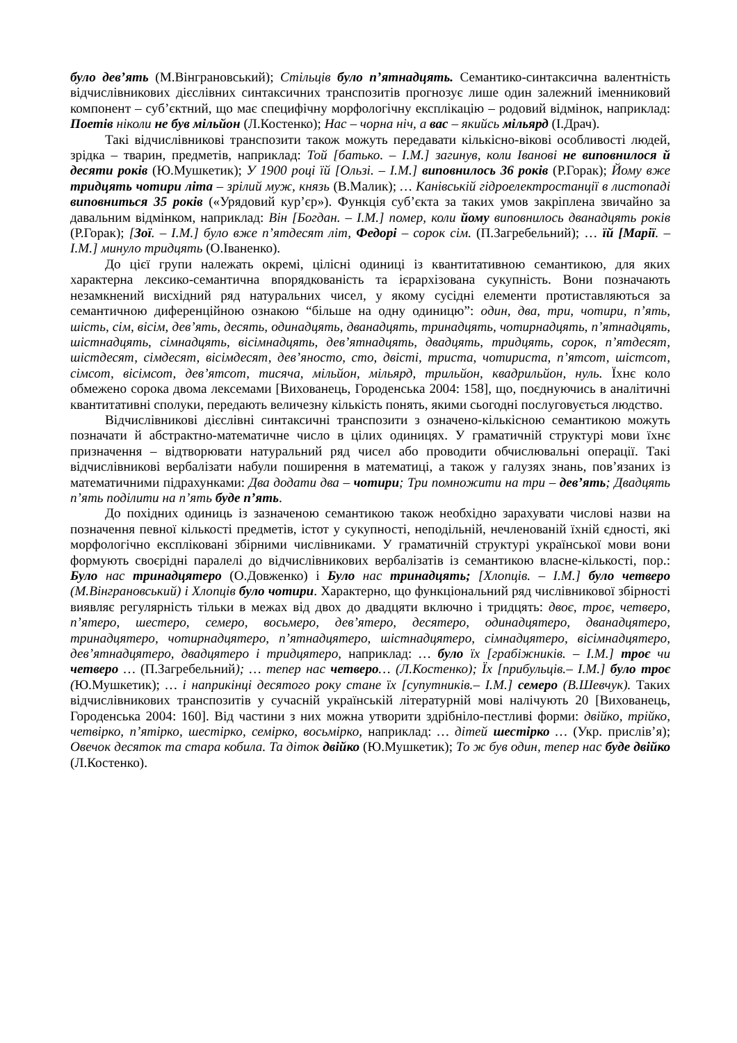було дев’ять (М.Вінграновський); Стільців було п’ятнадцять. Семантико-синтаксична валентність відчислівникових дієслівних синтаксичних транспозитів прогнозує лише один залежний іменниковий компонент – суб’єктний, що має специфічну морфологічну експлікацію – родовий відмінок, наприклад: Поетів ніколи не був мільйон (Л.Костенко); Нас – чорна ніч, а вас – якийсь мільярд (І.Драч).
Такі відчислівникові транспозити також можуть передавати кількісно-вікові особливості людей, зрідка – тварин, предметів, наприклад: Той [батько. – І.М.] загинув, коли Іванові не виповнилося й десяти років (Ю.Мушкетик); У 1900 році їй [Ользі. – І.М.] виповнилось 36 років (Р.Горак); Йому вже тридцять чотири літа – зрілий муж, князь (В.Малик); … Канівській гідроелектростанції в листопаді виповниться 35 років («Урядовий кур’єр»). Функція суб’єкта за таких умов закріплена звичайно за давальним відмінком, наприклад: Він [Богдан. – І.М.] помер, коли йому виповнилось дванадцять років (Р.Горак); [Зої. – І.М.] було вже п’ятдесят літ, Федорі – сорок сім. (П.Загребельний); … їй [Марії. – І.М.] минуло тридцять (О.Іваненко).
До цієї групи належать окремі, цілісні одиниці із квантитативною семантикою, для яких характерна лексико-семантична впорядкованість та ієрархізована сукупність. Вони позначають незамкнений висхідний ряд натуральних чисел, у якому сусідні елементи протиставляються за семантичною диференційною ознакою “більше на одну одиницю”: один, два, три, чотири, п’ять, шість, сім, вісім, дев’ять, десять, одинадцять, дванадцять, тринадцять, чотирнадцять, п’ятнадцять, шістнадцять, сімнадцять, вісімнадцять, дев’ятнадцять, двадцять, тридцять, сорок, п’ятдесят, шістдесят, сімдесят, вісімдесят, дев’яносто, сто, двісті, триста, чотириста, п’ятсот, шістсот, сімсот, вісімсот, дев’ятсот, тисяча, мільйон, мільярд, трильйон, квадрильйон, нуль. Їхнє коло обмежено сорока двома лексемами [Вихованець, Городенська 2004: 158], що, поєднуючись в аналітичні квантитативні сполуки, передають величезну кількість понять, якими сьогодні послуговується людство.
Відчислівникові дієслівні синтаксичні транспозити з означено-кількісною семантикою можуть позначати й абстрактно-математичне число в цілих одиницях. У граматичній структурі мови їхнє призначення – відтворювати натуральний ряд чисел або проводити обчислювальні операції. Такі відчислівникові вербалізати набули поширення в математиці, а також у галузях знань, пов’язаних із математичними підрахунками: Два додати два – чотири; Три помножити на три – дев’ять; Двадцять п’ять поділити на п’ять буде п’ять.
До похідних одиниць із зазначеною семантикою також необхідно зарахувати числові назви на позначення певної кількості предметів, істот у сукупності, неподільній, нечленованій їхній єдності, які морфологічно експліковані збірними числівниками. У граматичній структурі української мови вони формують своєрідні паралелі до відчислівникових вербалізатів із семантикою власне-кількості, пор.: Було нас тринадцятеро (О.Довженко) і Було нас тринадцять; [Хлопців. – І.М.] було четверо (М.Вінграновський) і Хлопців було чотири. Характерно, що функціональний ряд числівникової збірності виявляє регулярність тільки в межах від двох до двадцяти включно і тридцять: двоє, троє, четверо, п’ятеро, шестеро, семеро, восьмеро, дев’ятеро, десятеро, одинадцятеро, дванадцятеро, тринадцятеро, чотирнадцятеро, п’ятнадцятеро, шістнадцятеро, сімнадцятеро, вісімнадцятеро, дев’ятнадцятеро, двадцятеро і тридцятеро, наприклад: … було їх [грабіжників. – І.М.] троє чи четверо … (П.Загребельний); … тепер нас четверо… (Л.Костенко); Їх [прибульців.– І.М.] було троє (Ю.Мушкетик); … і наприкінці десятого року стане їх [супутників.– І.М.] семеро (В.Шевчук). Таких відчислівникових транспозитів у сучасній українській літературній мові налічують 20 [Вихованець, Городенська 2004: 160]. Від частини з них можна утворити здрібніло-пестливі форми: двійко, трійко, четвірко, п’ятірко, шестірко, семірко, восьмірко, наприклад: … дітей шестірко … (Укр. прислів’я); Овечок десяток та стара кобила. Та діток двійко (Ю.Мушкетик); То ж був один, тепер нас буде двійко (Л.Костенко).